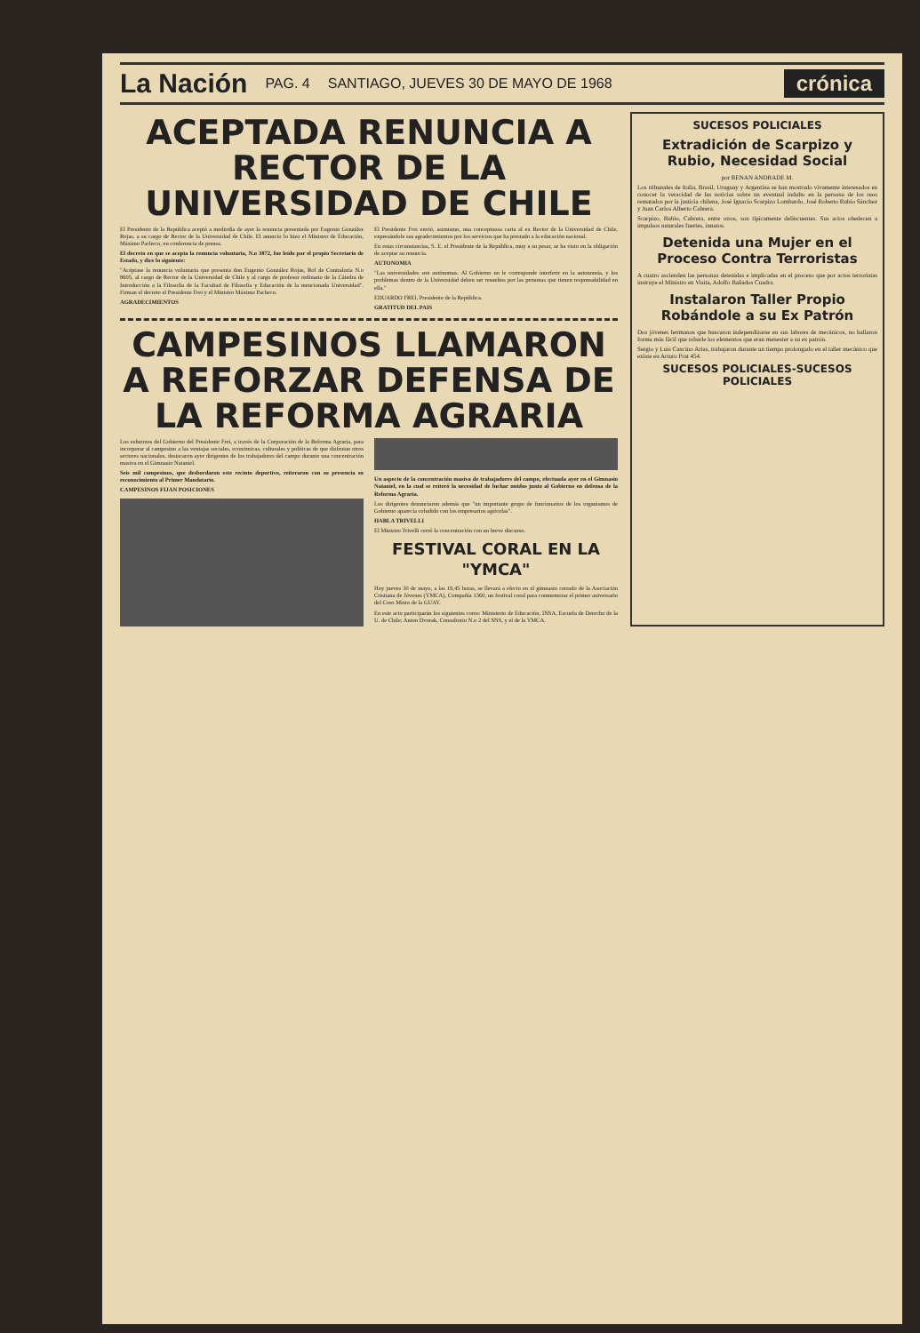La Nación PAG. 4 SANTIAGO, JUEVES 30 DE MAYO DE 1968 crónica
ACEPTADA RENUNCIA A RECTOR DE LA UNIVERSIDAD DE CHILE
El Presidente de la República aceptó a mediodía de ayer la renuncia presentada por Eugenio González Rojas, a su cargo de Rector de la Universidad de Chile. El anuncio lo hizo el Ministro de Educación, Máximo Pacheco, en conferencia de prensa.
El decreto en que se acepta la renuncia voluntaria, N.o 3872, fue leído por el propio Secretario de Estado, y dice lo siguiente:
"Acéptase la renuncia voluntaria que presenta don Eugenio González Rojas, Rol de Contraloría N.o 8605, al cargo de Rector de la Universidad de Chile y al cargo de profesor ordinario de la Cátedra de Introducción a la Filosofía de la Facultad de Filosofía y Educación de la mencionada Universidad". Firman el decreto el Presidente Frei y el Ministro Máximo Pacheco.
AGRADECIMIENTOS
El Presidente Frei envió, asimismo, una conceptuosa carta al ex Rector de la Universidad de Chile, expresándole sus agradecimientos por los servicios que ha prestado a la educación nacional.
En estas circunstancias, S. E. el Presidente de la República, muy a su pesar, se ha visto en la obligación de aceptar su renuncia.
AUTONOMIA
"Las universidades son autónomas. Al Gobierno no le corresponde interferir en la autonomía, y los problemas dentro de la Universidad deben ser resueltos por las personas que tienen responsabilidad en ella."
EDUARDO FREI, Presidente de la República.
GRATITUD DEL PAIS
CAMPESINOS LLAMARON A REFORZAR DEFENSA DE LA REFORMA AGRARIA
Los esfuerzos del Gobierno del Presidente Frei, a través de la Corporación de la Reforma Agraria, para incorporar al campesino a las ventajas sociales, económicas, culturales y políticas de que disfrutan otros sectores nacionales, destacaron ayer dirigentes de los trabajadores del campo durante una concentración masiva en el Gimnasio Nataniel.
Seis mil campesinos, que desbordaron este recinto deportivo, reiteraron con su presencia su reconocimiento al Primer Mandatario.
CAMPESINOS FIJAN POSICIONES
Un aspecto de la concentración masiva de trabajadores del campo, efectuada ayer en el Gimnasio Nataniel, en la cual se reiteró la necesidad de luchar unidos junto al Gobierno en defensa de la Reforma Agraria.
Los dirigentes denunciaron además que "un importante grupo de funcionarios de los organismos de Gobierno aparecía coludido con los empresarios agrícolas".
HABLA TRIVELLI
El Ministro Trivelli cerró la concentración con un breve discurso.
FESTIVAL CORAL EN LA "YMCA"
Hoy jueves 30 de mayo, a las 19,45 horas, se llevará a efecto en el gimnasio cerrado de la Asociación Cristiana de Jóvenes (YMCA), Compañía 1360, un festival coral para conmemorar el primer aniversario del Coro Mixto de la GUAY.
En este acto participarán los siguientes coros: Ministerio de Educación, INSA, Escuela de Derecho de la U. de Chile; Anton Dvorak, Consultorio N.o 2 del SNS, y el de la YMCA.
SUCESOS POLICIALES
Extradición de Scarpizo y Rubio, Necesidad Social
por RENAN ANDRADE M.
Los tribunales de Italia, Brasil, Uruguay y Argentina se han mostrado vivamente interesados en conocer la veracidad de las noticias sobre un eventual indulto en la persona de los reos rematados por la justicia chilena, José Ignacio Scarpizo Lombardo, José Roberto Rubio Sánchez y Juan Carlos Alberto Cabrera.
Scarpizo, Rubio, Cabrera, entre otros, son típicamente delincuentes. Sus actos obedecen a impulsos naturales fuertes, innatos.
Detenida una Mujer en el Proceso Contra Terroristas
A cuatro ascienden las personas detenidas e implicadas en el proceso que por actos terroristas instruye el Ministro en Visita, Adolfo Bañados Cuadra.
Instalaron Taller Propio Robándole a su Ex Patrón
Dos jóvenes hermanos que buscaron independizarse en sus labores de mecánicos, no hallaron forma más fácil que robarle los elementos que eran menester a su ex patrón.
Sergio y Luis Cancino Arias, trabajaron durante un tiempo prolongado en el taller mecánico que existe en Arturo Prat 454.
SUCESOS POLICIALES-SUCESOS POLICIALES